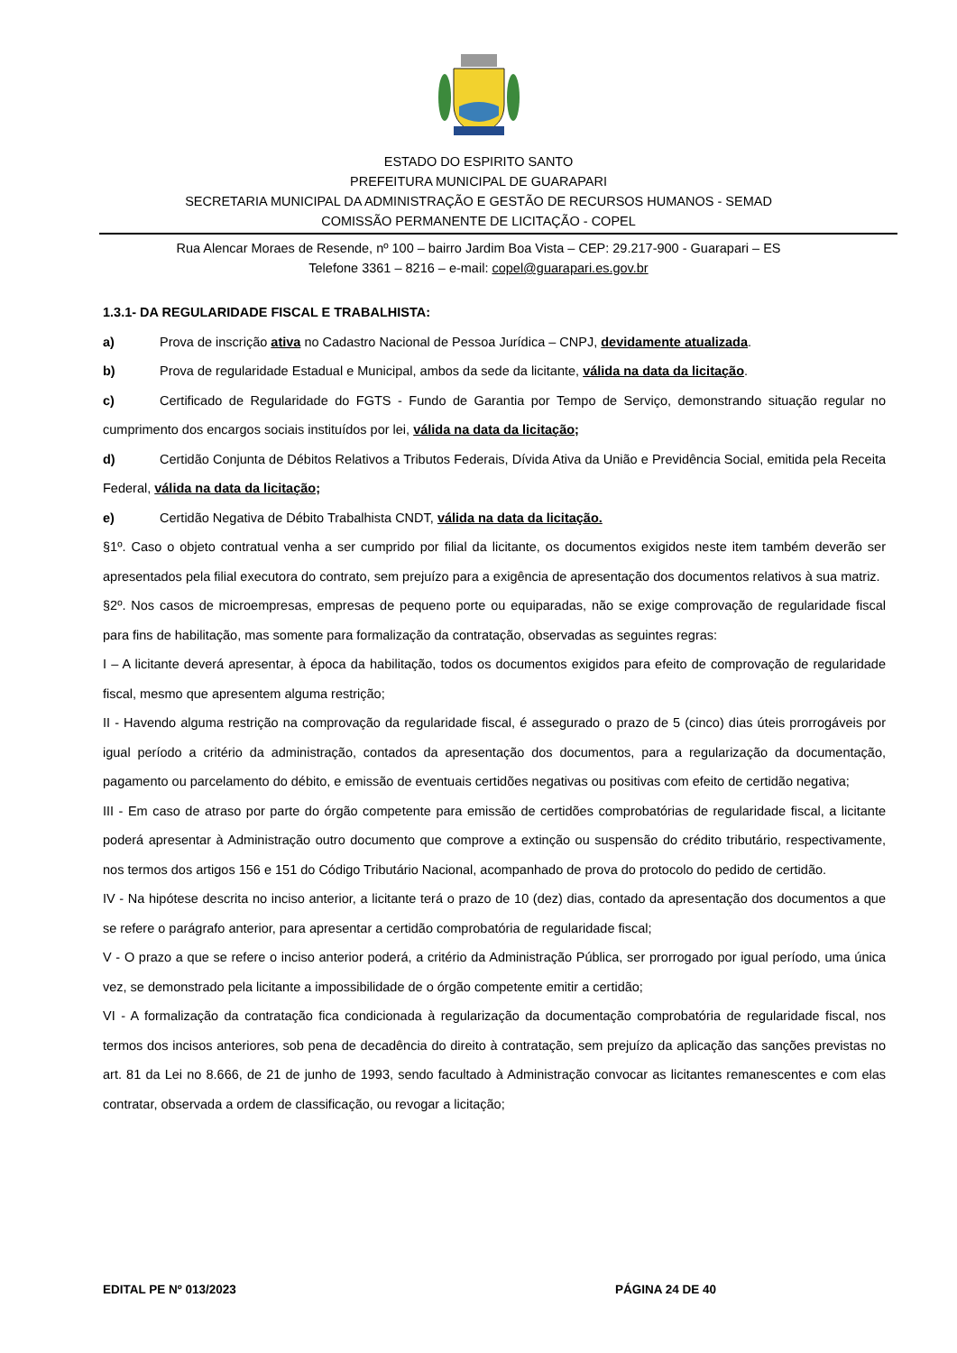ESTADO DO ESPIRITO SANTO
PREFEITURA MUNICIPAL DE GUARAPARI
SECRETARIA MUNICIPAL DA ADMINISTRAÇÃO E GESTÃO DE RECURSOS HUMANOS - SEMAD
COMISSÃO PERMANENTE DE LICITAÇÃO - COPEL
Rua Alencar Moraes de Resende, nº 100 – bairro Jardim Boa Vista – CEP: 29.217-900 - Guarapari – ES
Telefone 3361 – 8216 – e-mail: copel@guarapari.es.gov.br
1.3.1- DA REGULARIDADE FISCAL E TRABALHISTA:
a) Prova de inscrição ativa no Cadastro Nacional de Pessoa Jurídica – CNPJ, devidamente atualizada.
b) Prova de regularidade Estadual e Municipal, ambos da sede da licitante, válida na data da licitação.
c) Certificado de Regularidade do FGTS - Fundo de Garantia por Tempo de Serviço, demonstrando situação regular no cumprimento dos encargos sociais instituídos por lei, válida na data da licitação;
d) Certidão Conjunta de Débitos Relativos a Tributos Federais, Dívida Ativa da União e Previdência Social, emitida pela Receita Federal, válida na data da licitação;
e) Certidão Negativa de Débito Trabalhista CNDT, válida na data da licitação.
§1º. Caso o objeto contratual venha a ser cumprido por filial da licitante, os documentos exigidos neste item também deverão ser apresentados pela filial executora do contrato, sem prejuízo para a exigência de apresentação dos documentos relativos à sua matriz.
§2º. Nos casos de microempresas, empresas de pequeno porte ou equiparadas, não se exige comprovação de regularidade fiscal para fins de habilitação, mas somente para formalização da contratação, observadas as seguintes regras:
I – A licitante deverá apresentar, à época da habilitação, todos os documentos exigidos para efeito de comprovação de regularidade fiscal, mesmo que apresentem alguma restrição;
II - Havendo alguma restrição na comprovação da regularidade fiscal, é assegurado o prazo de 5 (cinco) dias úteis prorrogáveis por igual período a critério da administração, contados da apresentação dos documentos, para a regularização da documentação, pagamento ou parcelamento do débito, e emissão de eventuais certidões negativas ou positivas com efeito de certidão negativa;
III - Em caso de atraso por parte do órgão competente para emissão de certidões comprobatórias de regularidade fiscal, a licitante poderá apresentar à Administração outro documento que comprove a extinção ou suspensão do crédito tributário, respectivamente, nos termos dos artigos 156 e 151 do Código Tributário Nacional, acompanhado de prova do protocolo do pedido de certidão.
IV - Na hipótese descrita no inciso anterior, a licitante terá o prazo de 10 (dez) dias, contado da apresentação dos documentos a que se refere o parágrafo anterior, para apresentar a certidão comprobatória de regularidade fiscal;
V - O prazo a que se refere o inciso anterior poderá, a critério da Administração Pública, ser prorrogado por igual período, uma única vez, se demonstrado pela licitante a impossibilidade de o órgão competente emitir a certidão;
VI - A formalização da contratação fica condicionada à regularização da documentação comprobatória de regularidade fiscal, nos termos dos incisos anteriores, sob pena de decadência do direito à contratação, sem prejuízo da aplicação das sanções previstas no art. 81 da Lei no 8.666, de 21 de junho de 1993, sendo facultado à Administração convocar as licitantes remanescentes e com elas contratar, observada a ordem de classificação, ou revogar a licitação;
EDITAL PE Nº 013/2023 PÁGINA 24 DE 40